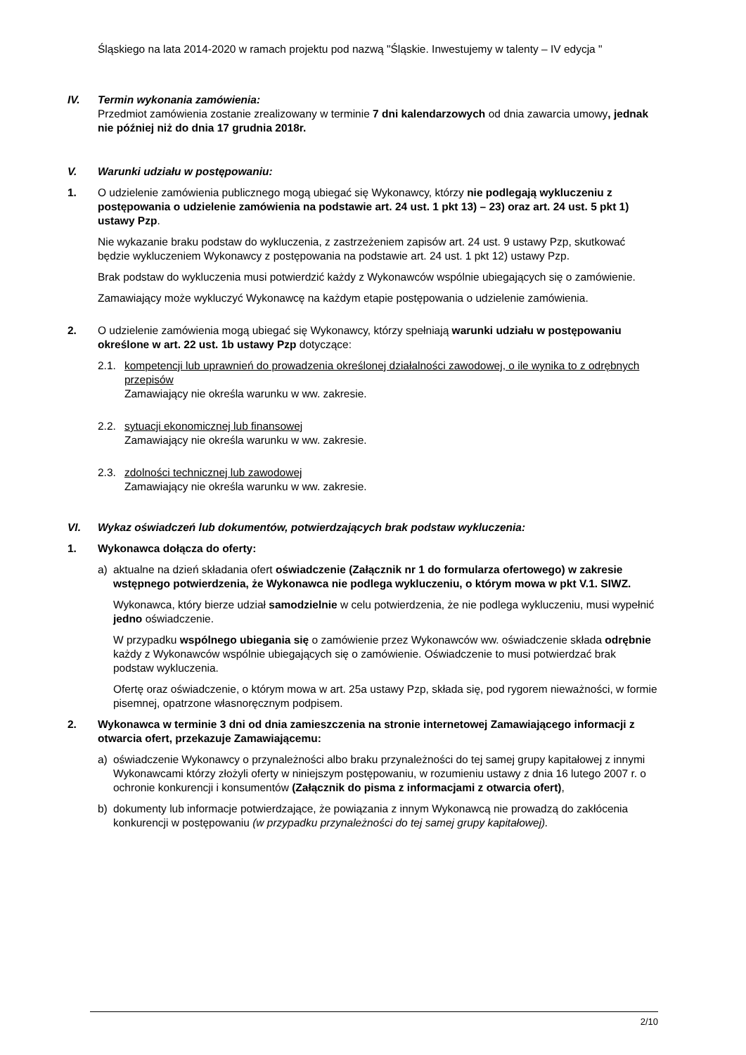Śląskiego na lata 2014-2020 w ramach projektu pod nazwą "Śląskie. Inwestujemy w talenty – IV edycja "
IV. Termin wykonania zamówienia:
Przedmiot zamówienia zostanie zrealizowany w terminie 7 dni kalendarzowych od dnia zawarcia umowy, jednak nie później niż do dnia 17 grudnia 2018r.
V. Warunki udziału w postępowaniu:
1. O udzielenie zamówienia publicznego mogą ubiegać się Wykonawcy, którzy nie podlegają wykluczeniu z postępowania o udzielenie zamówienia na podstawie art. 24 ust. 1 pkt 13) – 23) oraz art. 24 ust. 5 pkt 1) ustawy Pzp.
Nie wykazanie braku podstaw do wykluczenia, z zastrzeżeniem zapisów art. 24 ust. 9 ustawy Pzp, skutkować będzie wykluczeniem Wykonawcy z postępowania na podstawie art. 24 ust. 1 pkt 12) ustawy Pzp.
Brak podstaw do wykluczenia musi potwierdzić każdy z Wykonawców wspólnie ubiegających się o zamówienie.
Zamawiający może wykluczyć Wykonawcę na każdym etapie postępowania o udzielenie zamówienia.
2. O udzielenie zamówienia mogą ubiegać się Wykonawcy, którzy spełniają warunki udziału w postępowaniu określone w art. 22 ust. 1b ustawy Pzp dotyczące:
2.1. kompetencji lub uprawnień do prowadzenia określonej działalności zawodowej, o ile wynika to z odrębnych przepisów
Zamawiający nie określa warunku w ww. zakresie.
2.2. sytuacji ekonomicznej lub finansowej
Zamawiający nie określa warunku w ww. zakresie.
2.3. zdolności technicznej lub zawodowej
Zamawiający nie określa warunku w ww. zakresie.
VI. Wykaz oświadczeń lub dokumentów, potwierdzających brak podstaw wykluczenia:
1. Wykonawca dołącza do oferty:
a) aktualne na dzień składania ofert oświadczenie (Załącznik nr 1 do formularza ofertowego) w zakresie wstępnego potwierdzenia, że Wykonawca nie podlega wykluczeniu, o którym mowa w pkt V.1. SIWZ.
Wykonawca, który bierze udział samodzielnie w celu potwierdzenia, że nie podlega wykluczeniu, musi wypełnić jedno oświadczenie.
W przypadku wspólnego ubiegania się o zamówienie przez Wykonawców ww. oświadczenie składa odrębnie każdy z Wykonawców wspólnie ubiegających się o zamówienie. Oświadczenie to musi potwierdzać brak podstaw wykluczenia.
Ofertę oraz oświadczenie, o którym mowa w art. 25a ustawy Pzp, składa się, pod rygorem nieważności, w formie pisemnej, opatrzone własnoręcznym podpisem.
2. Wykonawca w terminie 3 dni od dnia zamieszczenia na stronie internetowej Zamawiającego informacji z otwarcia ofert, przekazuje Zamawiającemu:
a) oświadczenie Wykonawcy o przynależności albo braku przynależności do tej samej grupy kapitałowej z innymi Wykonawcami którzy złożyli oferty w niniejszym postępowaniu, w rozumieniu ustawy z dnia 16 lutego 2007 r. o ochronie konkurencji i konsumentów (Załącznik do pisma z informacjami z otwarcia ofert),
b) dokumenty lub informacje potwierdzające, że powiązania z innym Wykonawcą nie prowadzą do zakłócenia konkurencji w postępowaniu (w przypadku przynależności do tej samej grupy kapitałowej).
2/10